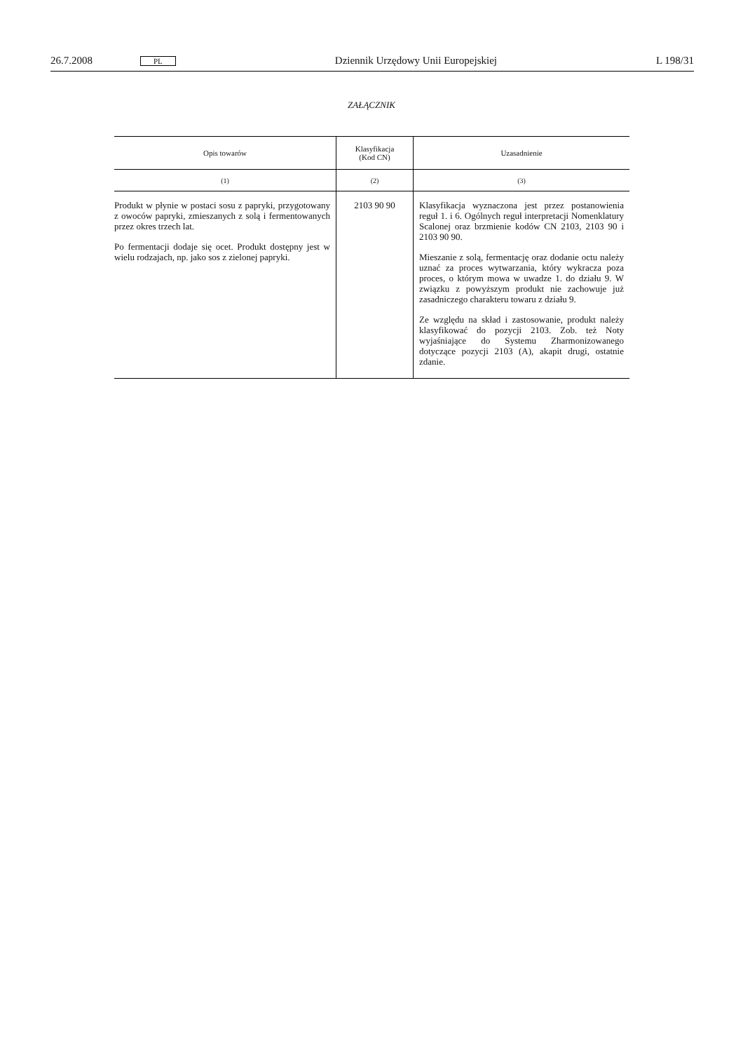26.7.2008 PL Dziennik Urzędowy Unii Europejskiej L 198/31
ZAŁĄCZNIK
| Opis towarów | Klasyfikacja (Kod CN) | Uzasadnienie |
| --- | --- | --- |
| (1) | (2) | (3) |
| Produkt w płynie w postaci sosu z papryki, przygotowany z owoców papryki, zmieszanych z solą i fermentowanych przez okres trzech lat. Po fermentacji dodaje się ocet. Produkt dostępny jest w wielu rodzajach, np. jako sos z zielonej papryki. | 2103 90 90 | Klasyfikacja wyznaczona jest przez postanowienia reguł 1. i 6. Ogólnych reguł interpretacji Nomenklatury Scalonej oraz brzmienie kodów CN 2103, 2103 90 i 2103 90 90. Mieszanie z solą, fermentację oraz dodanie octu należy uznać za proces wytwarzania, który wykracza poza proces, o którym mowa w uwadze 1. do działu 9. W związku z powyższym produkt nie zachowuje już zasadniczego charakteru towaru z działu 9. Ze względu na skład i zastosowanie, produkt należy klasyfikować do pozycji 2103. Zob. też Noty wyjaśniające do Systemu Zharmonizowanego dotyczące pozycji 2103 (A), akapit drugi, ostatnie zdanie. |